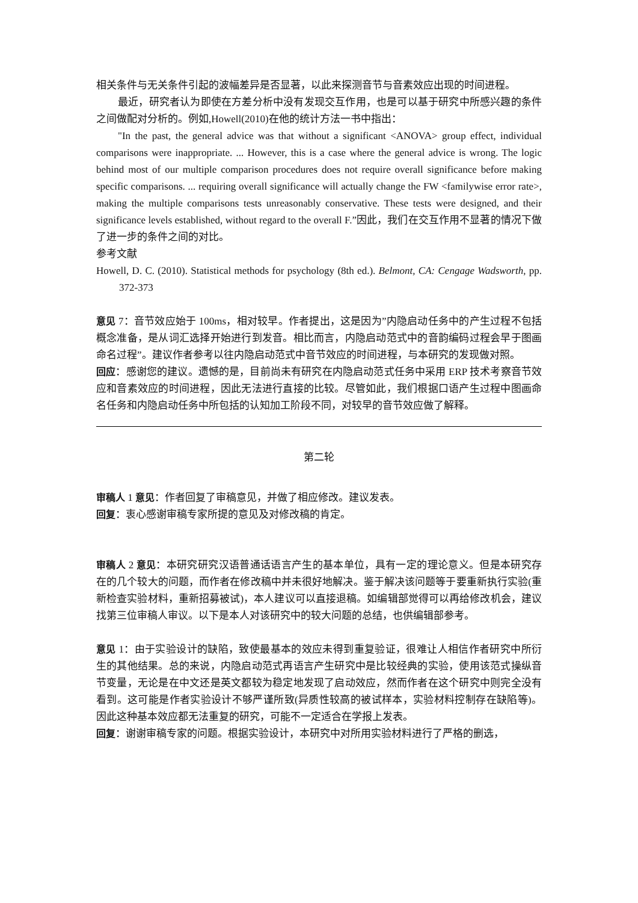相关条件与无关条件引起的波幅差异是否显著，以此来探测音节与音素效应出现的时间进程。
最近，研究者认为即使在方差分析中没有发现交互作用，也是可以基于研究中所感兴趣的条件之间做配对分析的。例如,Howell(2010)在他的统计方法一书中指出：
"In the past, the general advice was that without a significant <ANOVA> group effect, individual comparisons were inappropriate. ... However, this is a case where the general advice is wrong. The logic behind most of our multiple comparison procedures does not require overall significance before making specific comparisons. ... requiring overall significance will actually change the FW <familywise error rate>, making the multiple comparisons tests unreasonably conservative. These tests were designed, and their significance levels established, without regard to the overall F.”因此，我们在交互作用不显著的情况下做了进一步的条件之间的对比。
参考文献
Howell, D. C. (2010). Statistical methods for psychology (8th ed.). Belmont, CA: Cengage Wadsworth, pp. 372-373
意见 7：音节效应始于 100ms，相对较早。作者提出，这是因为”内隐启动任务中的产生过程不包括概念准备，是从词汇选择开始进行到发音。相比而言，内隐启动范式中的音韵编码过程会早于图画命名过程”。建议作者参考以往内隐启动范式中音节效应的时间进程，与本研究的发现做对照。
回应：感谢您的建议。遗憾的是，目前尚未有研究在内隐启动范式任务中采用 ERP 技术考察音节效应和音素效应的时间进程，因此无法进行直接的比较。尽管如此，我们根据口语产生过程中图画命名任务和内隐启动任务中所包括的认知加工阶段不同，对较早的音节效应做了解释。
第二轮
审稿人 1 意见：作者回复了审稿意见，并做了相应修改。建议发表。
回复：衷心感谢审稿专家所提的意见及对修改稿的肯定。
审稿人 2 意见：本研究研究汉语普通话语言产生的基本单位，具有一定的理论意义。但是本研究存在的几个较大的问题，而作者在修改稿中并未很好地解决。鉴于解决该问题等于要重新执行实验(重新检查实验材料，重新招募被试)，本人建议可以直接退稿。如编辑部觉得可以再给修改机会，建议找第三位审稿人审议。以下是本人对该研究中的较大问题的总结，也供编辑部参考。
意见 1：由于实验设计的缺陷，致使最基本的效应未得到重复验证，很难让人相信作者研究中所衍生的其他结果。总的来说，内隐启动范式再语言产生研究中是比较经典的实验，使用该范式操纵音节变量，无论是在中文还是英文都较为稳定地发现了启动效应，然而作者在这个研究中则完全没有看到。这可能是作者实验设计不够严谨所致(异质性较高的被试样本，实验材料控制存在缺陷等)。因此这种基本效应都无法重复的研究，可能不一定适合在学报上发表。
回复：谢谢审稿专家的问题。根据实验设计，本研究中对所用实验材料进行了严格的删选，